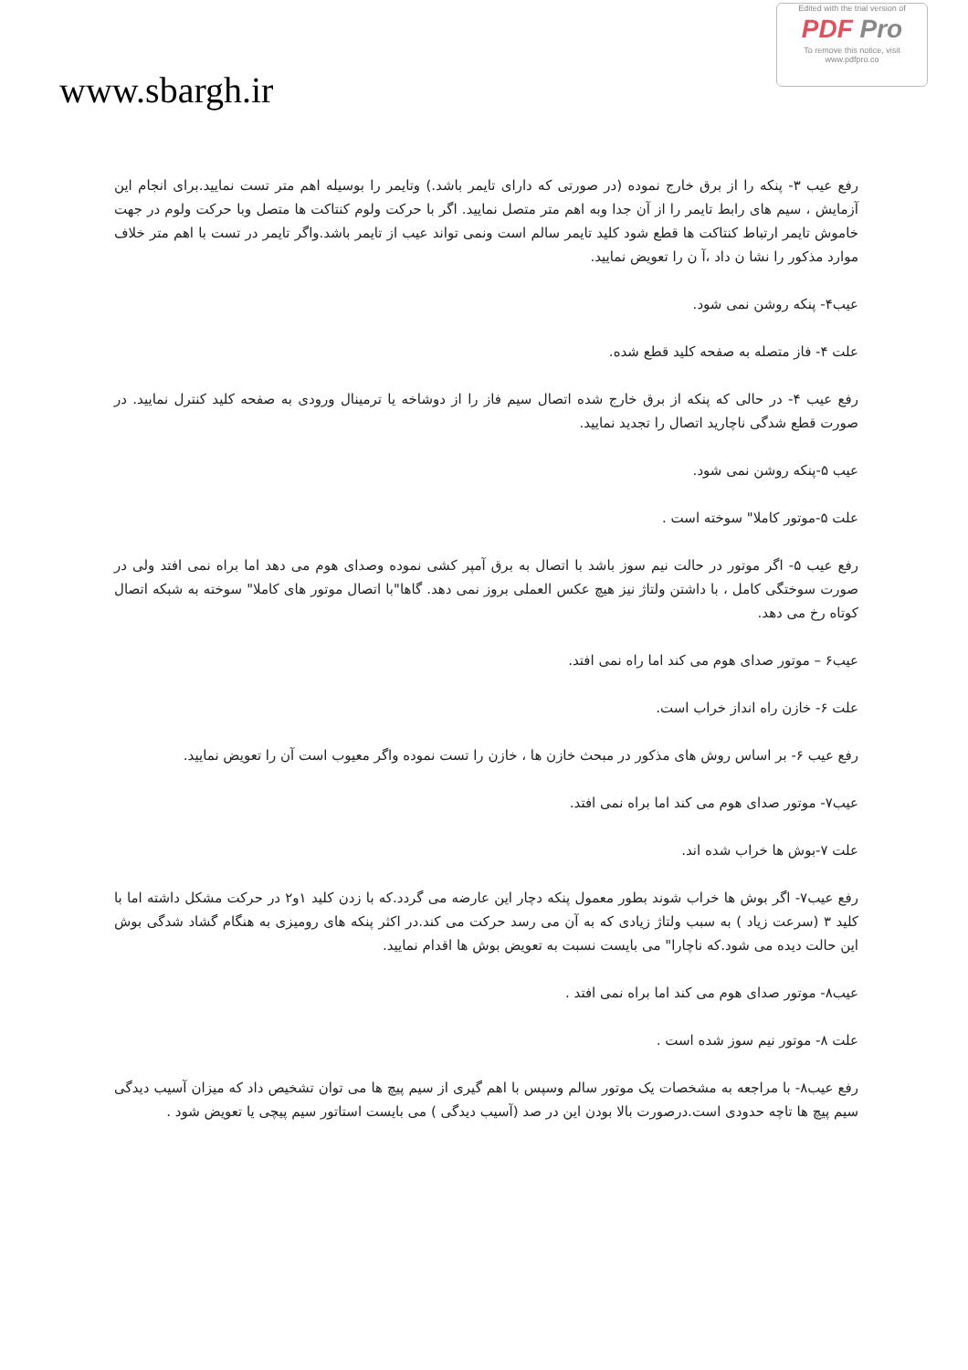Edited with the trial version of
PDF Pro
To remove this notice, visit
www.pdfpro.co
www.sbargh.ir
رفع عیب ۳- پنکه را از برق خارج نموده (در صورتی که دارای تایمر باشد.) وتایمر را بوسیله اهم متر تست نمایید.برای انجام این آزمایش ، سیم های رابط تایمر را از آن جدا وبه اهم متر متصل نمایید. اگر با حرکت ولوم کنتاکت ها متصل وبا حرکت ولوم در جهت خاموش تایمر ارتباط کنتاکت ها قطع شود کلید تایمر سالم است ونمی تواند عیب از تایمر باشد.واگر تایمر در تست با اهم متر خلاف موارد مذکور را نشا ن داد ،آ ن را تعویض نمایید.
عیب۴- پنکه روشن نمی شود.
علت ۴- فاز متصله به صفحه کلید قطع شده.
رفع عیب ۴- در حالی که پنکه از برق خارج شده اتصال سیم فاز را از دوشاخه یا ترمینال ورودی به صفحه کلید کنترل نمایید. در صورت قطع شدگی ناچارید اتصال را تجدید نمایید.
عیب ۵-پنکه روشن نمی شود.
علت ۵-موتور کاملا" سوخته است .
رفع عیب ۵- اگر موتور در حالت نیم سوز باشد با اتصال به برق آمپر کشی نموده وصدای هوم می دهد اما براه نمی افتد ولی در صورت سوختگی کامل ، با داشتن ولتاژ نیز هیچ عکس العملی بروز نمی دهد. گاها"با اتصال موتور های کاملا" سوخته به شبکه اتصال کوتاه رخ می دهد.
عیب۶ – موتور صدای هوم می کند اما راه نمی افتد.
علت ۶- خازن راه انداز خراب است.
رفع عیب ۶- بر اساس روش های مذکور در مبحث خازن ها ، خازن را تست نموده واگر معیوب است آن را تعویض نمایید.
عیب۷- موتور صدای هوم می کند اما براه نمی افتد.
علت ۷-بوش ها خراب شده اند.
رفع عیب۷- اگر بوش ها خراب شوند بطور معمول پنکه دچار این عارضه می گردد.که با زدن کلید ۱و۲ در حرکت مشکل داشته اما با کلید ۳ (سرعت زیاد ) به سبب ولتاژ زیادی که به آن می رسد حرکت می کند.در اکثر پنکه های رومیزی به هنگام گشاد شدگی بوش این حالت دیده می شود.که ناچارا" می بایست نسبت به تعویض بوش ها اقدام نمایید.
عیب۸- موتور صدای هوم می کند اما براه نمی افتد .
علت ۸- موتور نیم سوز شده است .
رفع عیب۸- با مراجعه به مشخصات یک موتور سالم وسپس با اهم گیری از سیم پیچ ها می توان تشخیص داد که میزان آسیب دیدگی سیم پیچ ها تاچه حدودی است.درصورت بالا بودن این در صد (آسیب دیدگی ) می بایست استاتور سیم پیچی یا تعویض شود .